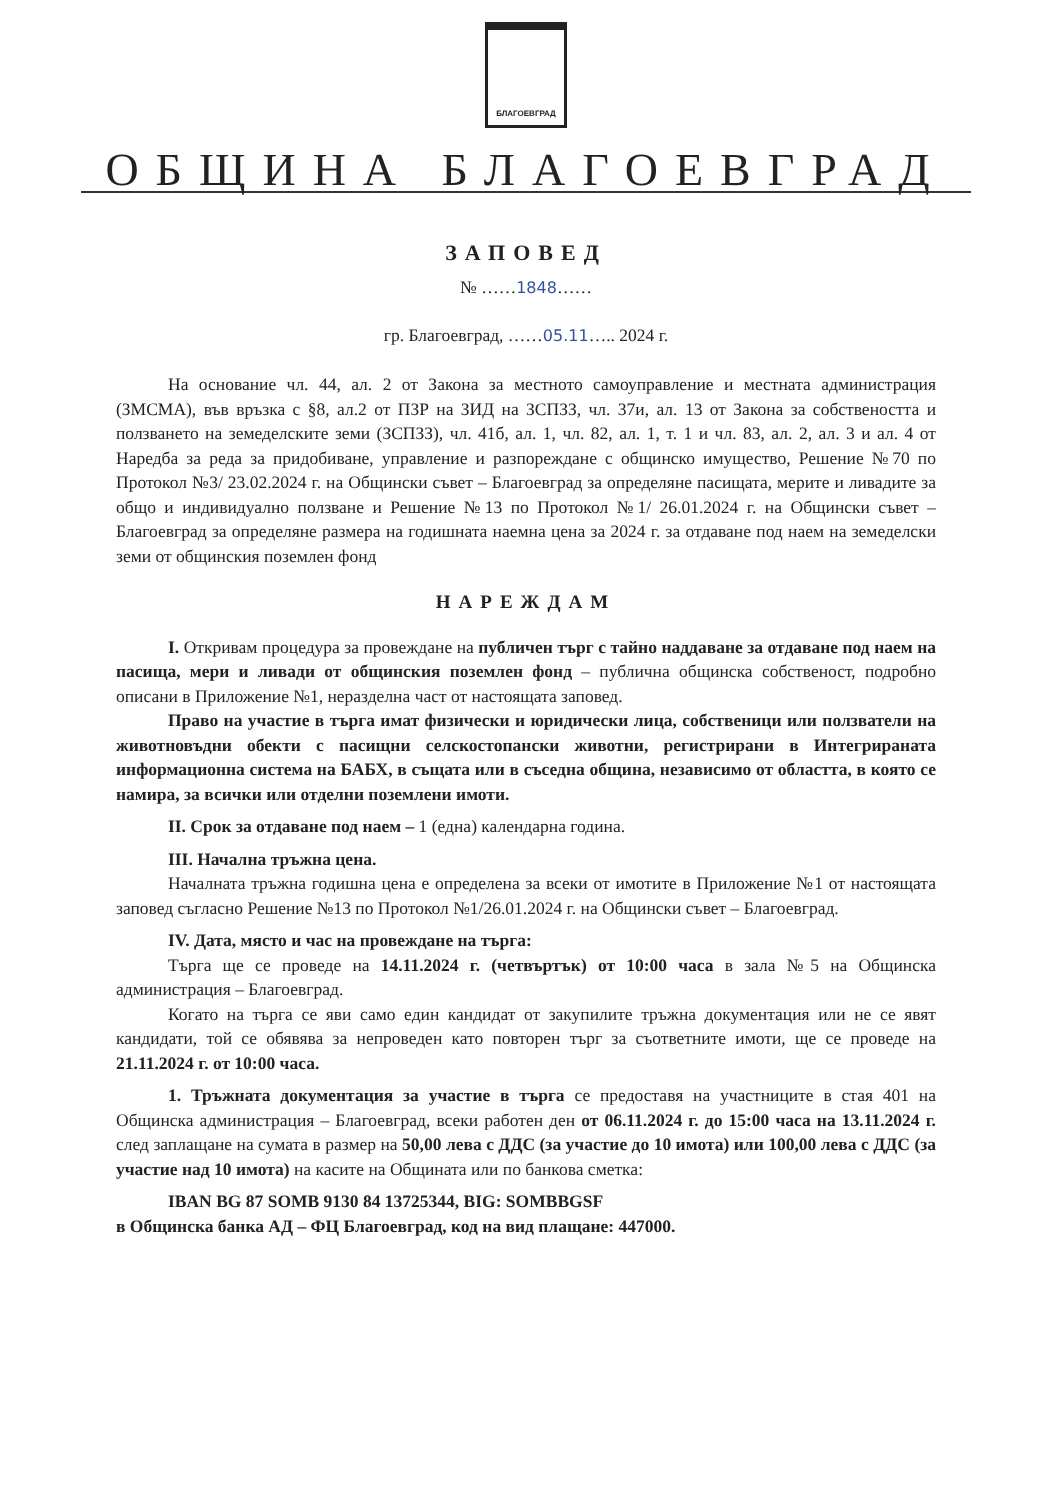БЛАГОЕВГРАД
ОБЩИНА БЛАГОЕВГРАД
ЗАПОВЕД
№ ……1848……
гр. Благоевград, ……05.11….. 2024 г.
На основание чл. 44, ал. 2 от Закона за местното самоуправление и местната администрация (ЗМСМА), във връзка с §8, ал.2 от ПЗР на ЗИД на ЗСПЗЗ, чл. 37и, ал. 13 от Закона за собствеността и ползването на земеделските земи (ЗСПЗЗ), чл. 41б, ал. 1, чл. 82, ал. 1, т. 1 и чл. 83, ал. 2, ал. 3 и ал. 4 от Наредба за реда за придобиване, управление и разпореждане с общинско имущество, Решение №70 по Протокол №3/ 23.02.2024 г. на Общински съвет – Благоевград за определяне пасищата, мерите и ливадите за общо и индивидуално ползване и Решение №13 по Протокол №1/ 26.01.2024 г. на Общински съвет – Благоевград за определяне размера на годишната наемна цена за 2024 г. за отдаване под наем на земеделски земи от общинския поземлен фонд
НАРЕЖДАМ
I. Откривам процедура за провеждане на публичен търг с тайно наддаване за отдаване под наем на пасища, мери и ливади от общинския поземлен фонд – публична общинска собственост, подробно описани в Приложение №1, неразделна част от настоящата заповед.
Право на участие в търга имат физически и юридически лица, собственици или ползватели на животновъдни обекти с пасищни селскостопански животни, регистрирани в Интегрираната информационна система на БАБХ, в същата или в съседна община, независимо от областта, в която се намира, за всички или отделни поземлени имоти.
II. Срок за отдаване под наем – 1 (една) календарна година.
III. Начална тръжна цена.
Началната тръжна годишна цена е определена за всеки от имотите в Приложение №1 от настоящата заповед съгласно Решение №13 по Протокол №1/26.01.2024 г. на Общински съвет – Благоевград.
IV. Дата, място и час на провеждане на търга:
Търга ще се проведе на 14.11.2024 г. (четвъртък) от 10:00 часа в зала №5 на Общинска администрация – Благоевград.
Когато на търга се яви само един кандидат от закупилите тръжна документация или не се явят кандидати, той се обявява за непроведен като повторен търг за съответните имоти, ще се проведе на 21.11.2024 г. от 10:00 часа.
1. Тръжната документация за участие в търга се предоставя на участниците в стая 401 на Общинска администрация – Благоевград, всеки работен ден от 06.11.2024 г. до 15:00 часа на 13.11.2024 г. след заплащане на сумата в размер на 50,00 лева с ДДС (за участие до 10 имота) или 100,00 лева с ДДС (за участие над 10 имота) на касите на Общината или по банкова сметка:
IBAN BG 87 SOMB 9130 84 13725344, BIG: SOMBBGSF
в Общинска банка АД – ФЦ Благоевград, код на вид плащане: 447000.